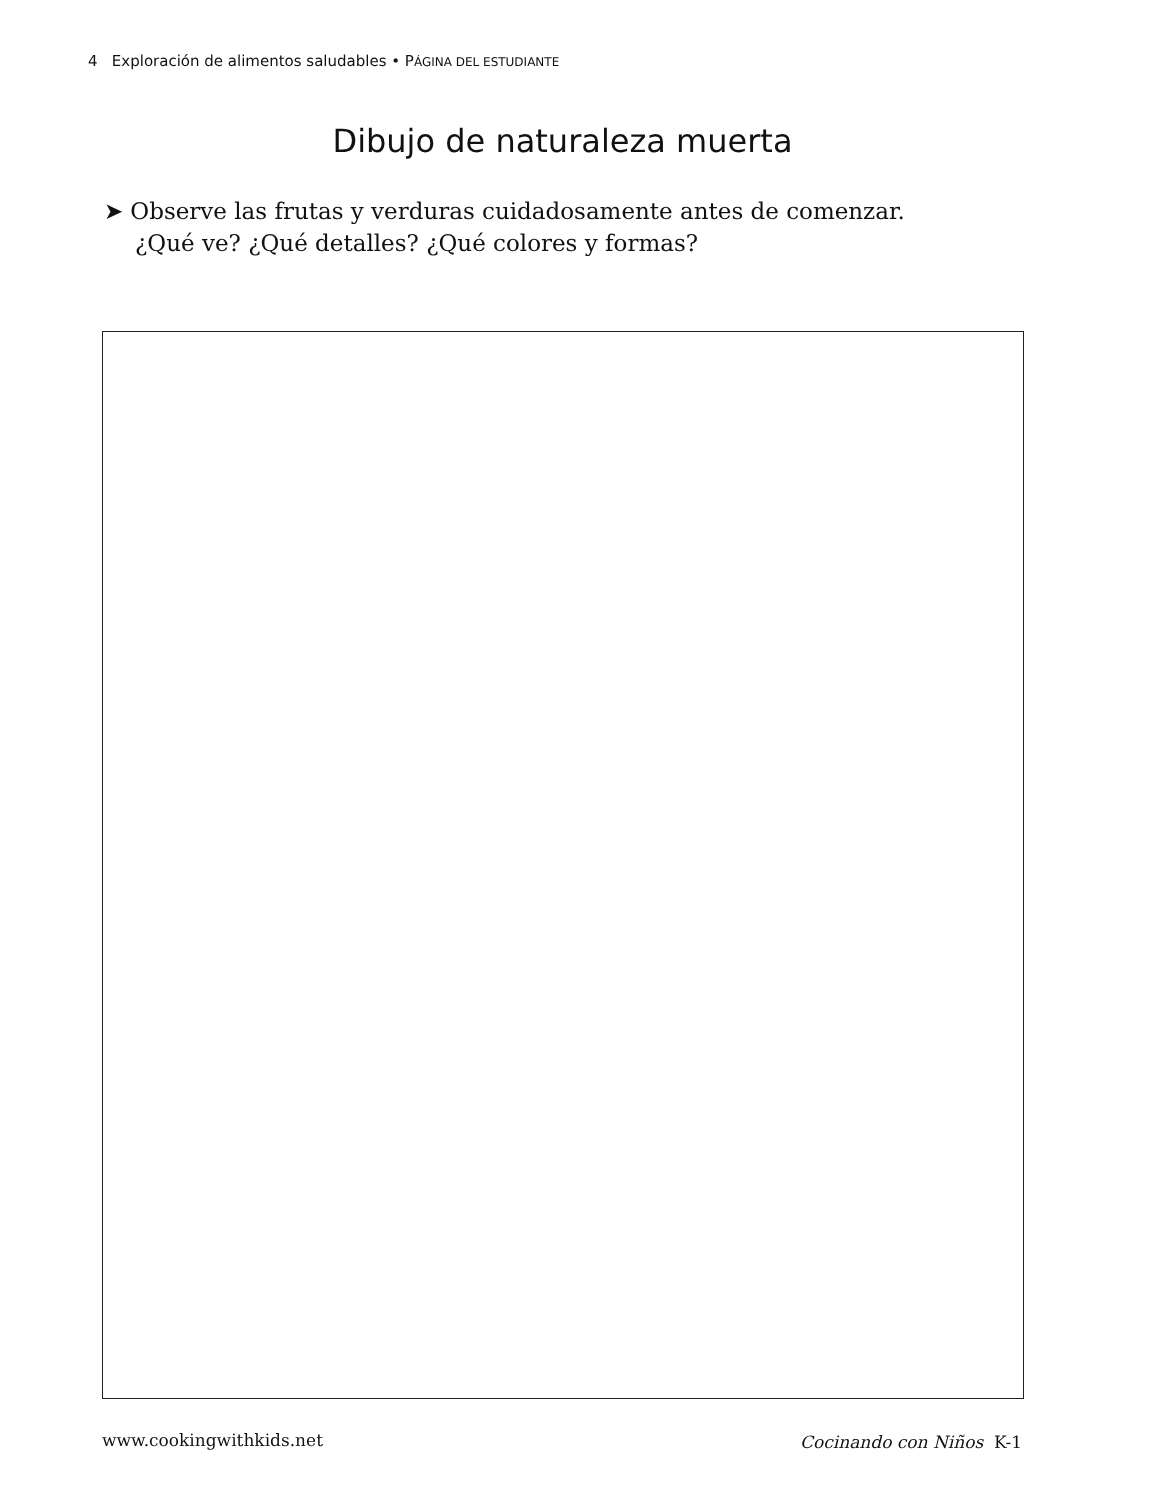4 Exploración de alimentos saludables • PÁGINA DEL ESTUDIANTE
Dibujo de naturaleza muerta
➤ Observe las frutas y verduras cuidadosamente antes de comenzar.
¿Qué ve? ¿Qué detalles? ¿Qué colores y formas?
www.cookingwithkids.net Cocinando con Niños K-1